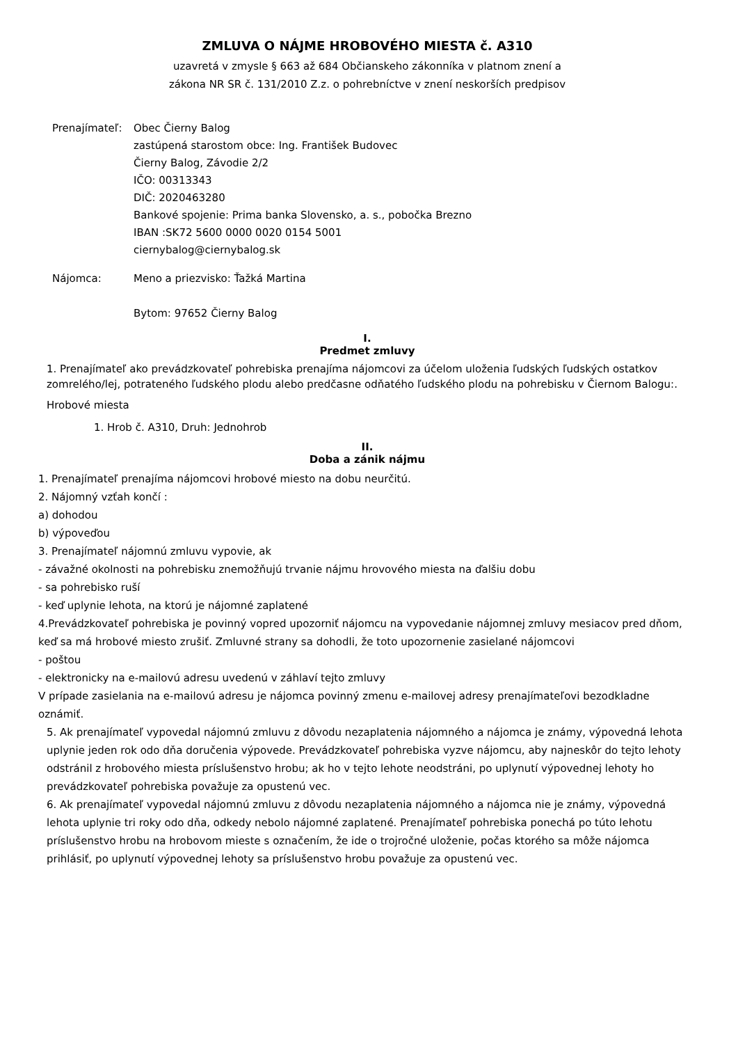ZMLUVA O NÁJME HROBOVÉHO MIESTA č. A310
uzavretá v zmysle § 663 až 684 Občianskeho zákonníka v platnom znení a
zákona NR SR č. 131/2010 Z.z. o pohrebníctve v znení neskorších predpisov
Prenajímateľ: Obec Čierny Balog
zastúpená starostom obce: Ing. František Budovec
Čierny Balog, Závodie 2/2
IČO: 00313343
DIČ: 2020463280
Bankové spojenie: Prima banka Slovensko, a. s., pobočka Brezno
IBAN :SK72 5600 0000 0020 0154 5001
ciernybalog@ciernybalog.sk
Nájomca: Meno a priezvisko: Ťažká Martina
Bytom: 97652 Čierny Balog
I.
Predmet zmluvy
1. Prenajímateľ ako prevádzkovateľ pohrebiska prenajíma nájomcovi za účelom uloženia ľudských ľudských ostatkov zomrelého/lej, potrateného ľudského plodu alebo predčasne odňatého ľudského plodu na pohrebisku v Čiernom Balogu:.
Hrobové miesta
1. Hrob č. A310, Druh: Jednohrob
II.
Doba a zánik nájmu
1. Prenajímateľ prenajíma nájomcovi hrobové miesto na dobu neurčitú.
2. Nájomný vzťah končí :
a) dohodou
b) výpoveďou
3. Prenajímateľ nájomnú zmluvu vypovie, ak
- závažné okolnosti na pohrebisku znemožňujú trvanie nájmu hrovového miesta na ďalšiu dobu
- sa pohrebisko ruší
- keď uplynie lehota, na ktorú je nájomné zaplatené
4.Prevádzkovateľ pohrebiska je povinný vopred upozorniť nájomcu na vypovedanie nájomnej zmluvy mesiacov pred dňom, keď sa má hrobové miesto zrušiť. Zmluvné strany sa dohodli, že toto upozornenie zasielané nájomcovi
- poštou
- elektronicky na e-mailovú adresu uvedenú v záhlaví tejto zmluvy
V prípade zasielania na e-mailovú adresu je nájomca povinný zmenu e-mailovej adresy prenajímateľovi bezodkladne oznámiť.
5. Ak prenajímateľ vypovedal nájomnú zmluvu z dôvodu nezaplatenia nájomného a nájomca je známy, výpovedná lehota uplynie jeden rok odo dňa doručenia výpovede. Prevádzkovateľ pohrebiska vyzve nájomcu, aby najneskôr do tejto lehoty odstránil z hrobového miesta príslušenstvo hrobu; ak ho v tejto lehote neodstráni, po uplynutí výpovednej lehoty ho prevádzkovateľ pohrebiska považuje za opustenú vec.
6. Ak prenajímateľ vypovedal nájomnú zmluvu z dôvodu nezaplatenia nájomného a nájomca nie je známy, výpovedná lehota uplynie tri roky odo dňa, odkedy nebolo nájomné zaplatené. Prenajímateľ pohrebiska ponechá po túto lehotu príslušenstvo hrobu na hrobovom mieste s označením, že ide o trojročné uloženie, počas ktorého sa môže nájomca prihlásiť, po uplynutí výpovednej lehoty sa príslušenstvo hrobu považuje za opustenú vec.